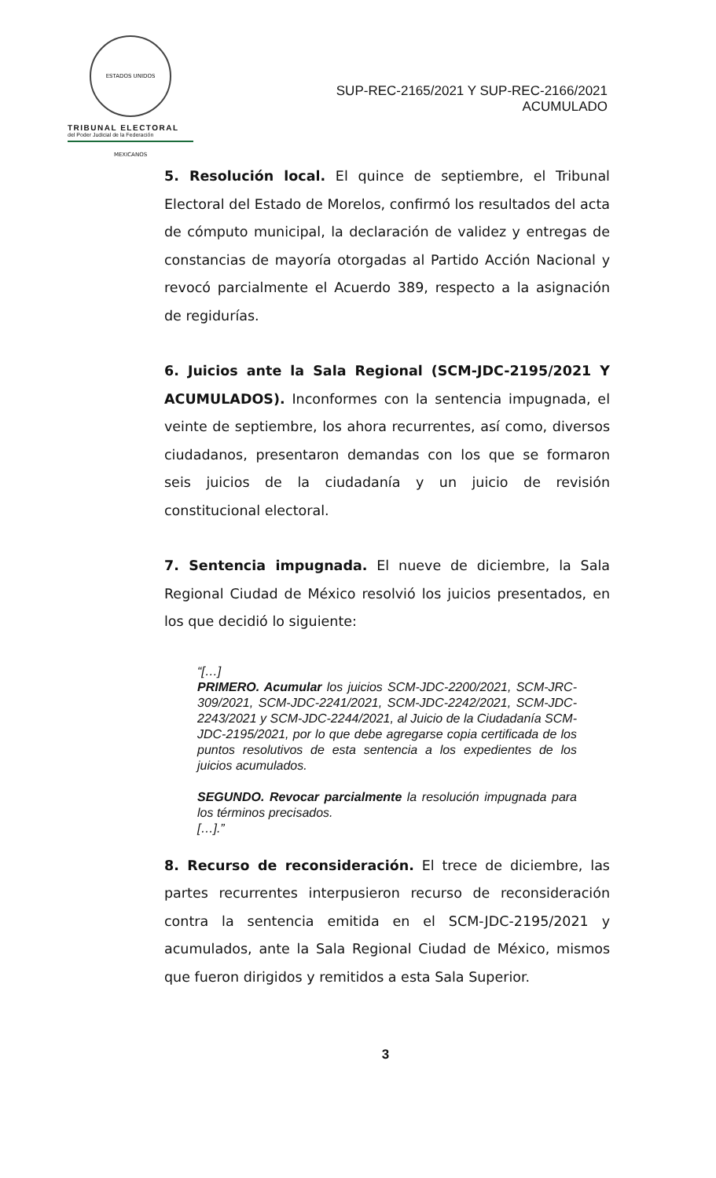ESTADOS UNIDOS MEXICANOS
TRIBUNAL ELECTORAL
del Poder Judicial de la Federación
SUP-REC-2165/2021 Y SUP-REC-2166/2021
ACUMULADO
5. Resolución local. El quince de septiembre, el Tribunal Electoral del Estado de Morelos, confirmó los resultados del acta de cómputo municipal, la declaración de validez y entregas de constancias de mayoría otorgadas al Partido Acción Nacional y revocó parcialmente el Acuerdo 389, respecto a la asignación de regidurías.
6. Juicios ante la Sala Regional (SCM-JDC-2195/2021 Y ACUMULADOS). Inconformes con la sentencia impugnada, el veinte de septiembre, los ahora recurrentes, así como, diversos ciudadanos, presentaron demandas con los que se formaron seis juicios de la ciudadanía y un juicio de revisión constitucional electoral.
7. Sentencia impugnada. El nueve de diciembre, la Sala Regional Ciudad de México resolvió los juicios presentados, en los que decidió lo siguiente:
“[…]
PRIMERO. Acumular los juicios SCM-JDC-2200/2021, SCM-JRC-309/2021, SCM-JDC-2241/2021, SCM-JDC-2242/2021, SCM-JDC-2243/2021 y SCM-JDC-2244/2021, al Juicio de la Ciudadanía SCM-JDC-2195/2021, por lo que debe agregarse copia certificada de los puntos resolutivos de esta sentencia a los expedientes de los juicios acumulados.
SEGUNDO. Revocar parcialmente la resolución impugnada para los términos precisados.
[…].”
8. Recurso de reconsideración. El trece de diciembre, las partes recurrentes interpusieron recurso de reconsideración contra la sentencia emitida en el SCM-JDC-2195/2021 y acumulados, ante la Sala Regional Ciudad de México, mismos que fueron dirigidos y remitidos a esta Sala Superior.
3